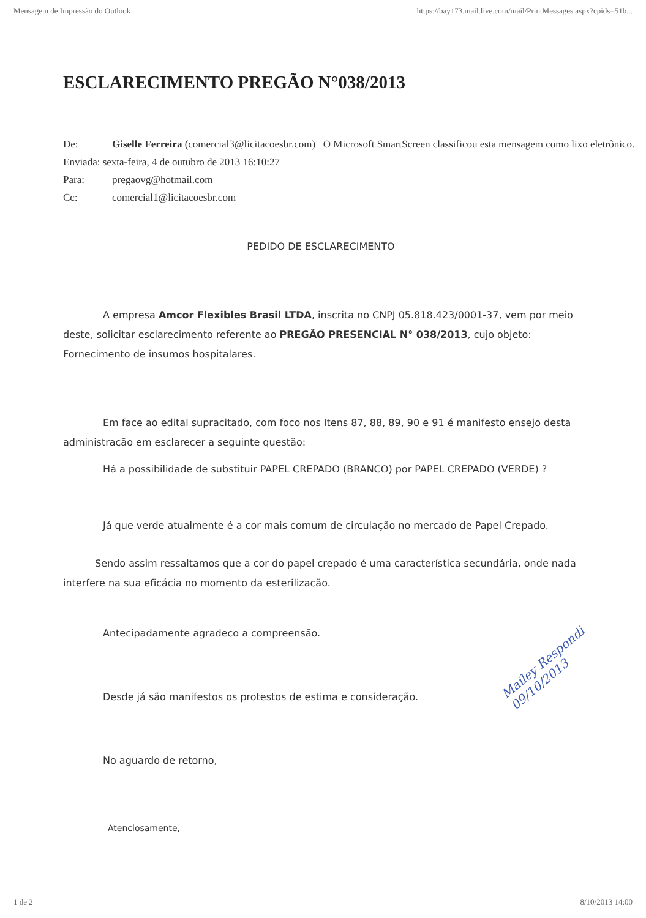Mensagem de Impressão do Outlook https://bay173.mail.live.com/mail/PrintMessages.aspx?cpids=51b...
ESCLARECIMENTO PREGÃO N°038/2013
De: Giselle Ferreira (comercial3@licitacoesbr.com) O Microsoft SmartScreen classificou esta mensagem como lixo eletrônico.
Enviada: sexta-feira, 4 de outubro de 2013 16:10:27
Para: pregaovg@hotmail.com
Cc: comercial1@licitacoesbr.com
PEDIDO DE ESCLARECIMENTO
A empresa Amcor Flexibles Brasil LTDA, inscrita no CNPJ 05.818.423/0001-37, vem por meio deste, solicitar esclarecimento referente ao PREGÃO PRESENCIAL N° 038/2013, cujo objeto: Fornecimento de insumos hospitalares.
Em face ao edital supracitado, com foco nos Itens 87, 88, 89, 90 e 91 é manifesto ensejo desta administração em esclarecer a seguinte questão:
Há a possibilidade de substituir PAPEL CREPADO (BRANCO) por PAPEL CREPADO (VERDE) ?
Já que verde atualmente é a cor mais comum de circulação no mercado de Papel Crepado.
Sendo assim ressaltamos que a cor do papel crepado é uma característica secundária, onde nada interfere na sua eficácia no momento da esterilização.
Antecipadamente agradeço a compreensão.
Desde já são manifestos os protestos de estima e consideração.
No aguardo de retorno,
Atenciosamente,
Mailey Respondi 09/10/2013
1 de 2 8/10/2013 14:00